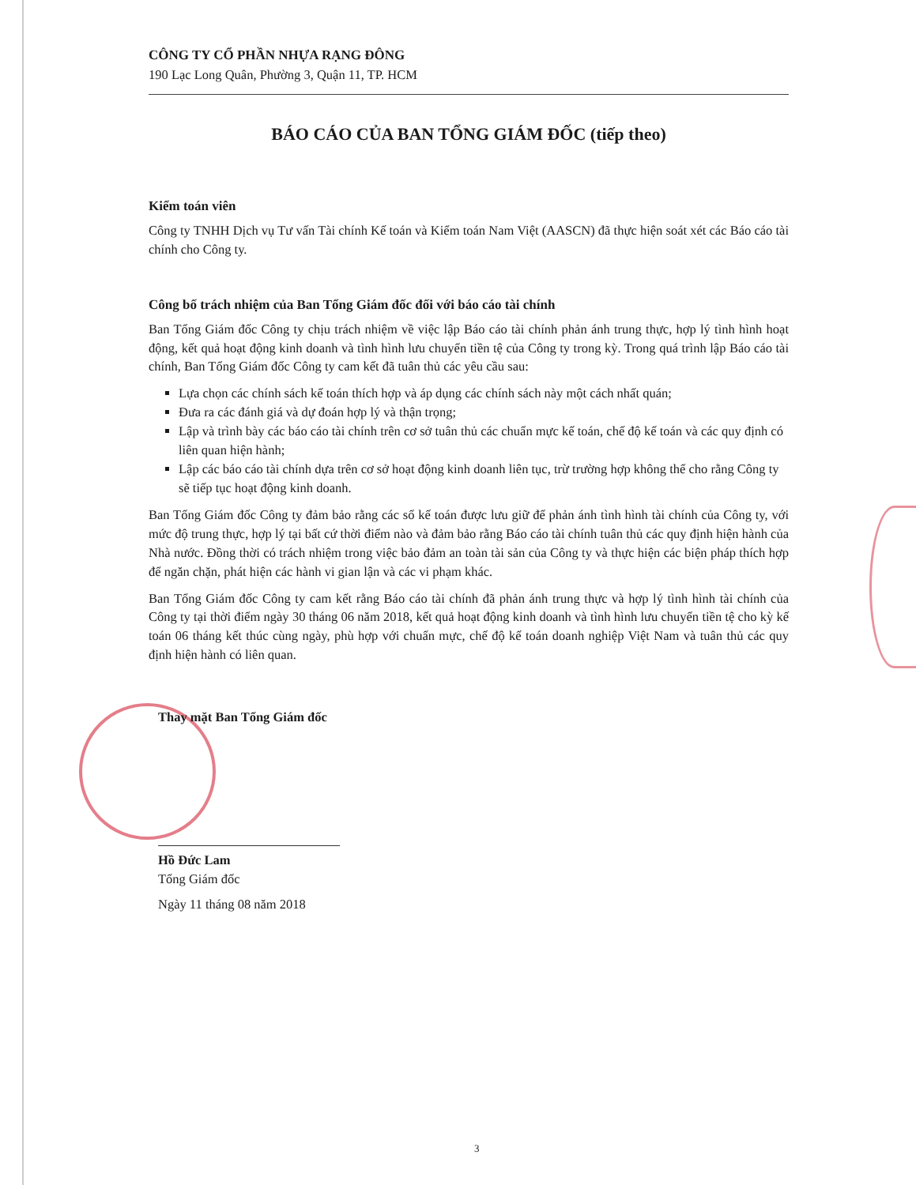CÔNG TY CỔ PHẦN NHỰA RẠNG ĐÔNG
190 Lạc Long Quân, Phường 3, Quận 11, TP. HCM
BÁO CÁO CỦA BAN TỔNG GIÁM ĐỐC (tiếp theo)
Kiểm toán viên
Công ty TNHH Dịch vụ Tư vấn Tài chính Kế toán và Kiểm toán Nam Việt (AASCN) đã thực hiện soát xét các Báo cáo tài chính cho Công ty.
Công bố trách nhiệm của Ban Tổng Giám đốc đối với báo cáo tài chính
Ban Tổng Giám đốc Công ty chịu trách nhiệm về việc lập Báo cáo tài chính phản ánh trung thực, hợp lý tình hình hoạt động, kết quả hoạt động kinh doanh và tình hình lưu chuyển tiền tệ của Công ty trong kỳ. Trong quá trình lập Báo cáo tài chính, Ban Tổng Giám đốc Công ty cam kết đã tuân thủ các yêu cầu sau:
Lựa chọn các chính sách kế toán thích hợp và áp dụng các chính sách này một cách nhất quán;
Đưa ra các đánh giá và dự đoán hợp lý và thận trọng;
Lập và trình bày các báo cáo tài chính trên cơ sở tuân thủ các chuẩn mực kế toán, chế độ kế toán và các quy định có liên quan hiện hành;
Lập các báo cáo tài chính dựa trên cơ sở hoạt động kinh doanh liên tục, trừ trường hợp không thể cho rằng Công ty sẽ tiếp tục hoạt động kinh doanh.
Ban Tổng Giám đốc Công ty đảm bảo rằng các sổ kế toán được lưu giữ để phản ánh tình hình tài chính của Công ty, với mức độ trung thực, hợp lý tại bất cứ thời điểm nào và đảm bảo rằng Báo cáo tài chính tuân thủ các quy định hiện hành của Nhà nước. Đồng thời có trách nhiệm trong việc bảo đảm an toàn tài sản của Công ty và thực hiện các biện pháp thích hợp để ngăn chặn, phát hiện các hành vi gian lận và các vi phạm khác.
Ban Tổng Giám đốc Công ty cam kết rằng Báo cáo tài chính đã phản ánh trung thực và hợp lý tình hình tài chính của Công ty tại thời điểm ngày 30 tháng 06 năm 2018, kết quả hoạt động kinh doanh và tình hình lưu chuyển tiền tệ cho kỳ kế toán 06 tháng kết thúc cùng ngày, phù hợp với chuẩn mực, chế độ kế toán doanh nghiệp Việt Nam và tuân thủ các quy định hiện hành có liên quan.
Thay mặt Ban Tổng Giám đốc
Hồ Đức Lam
Tổng Giám đốc
Ngày 11 tháng 08 năm 2018
3